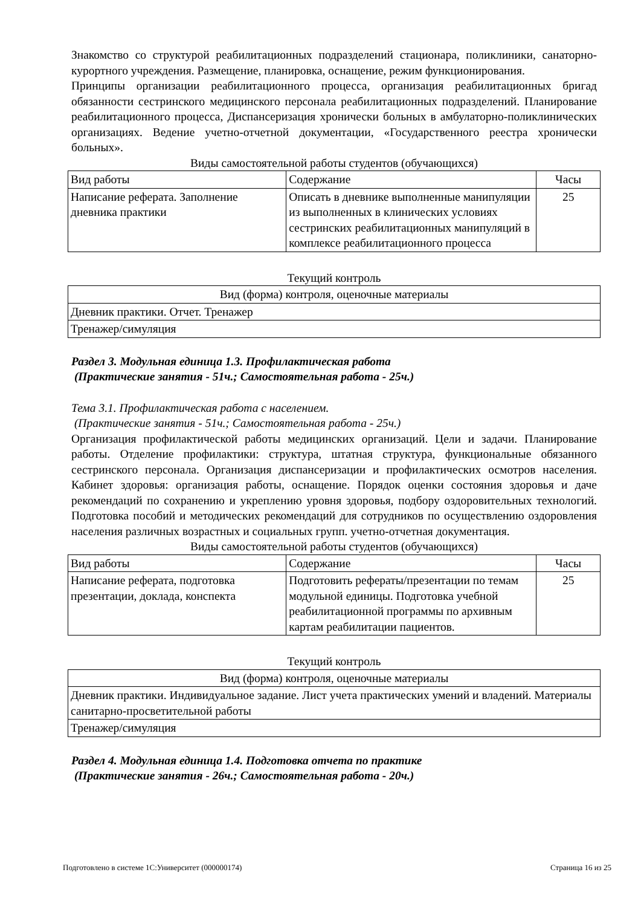Знакомство со структурой реабилитационных подразделений стационара, поликлиники, санаторно-курортного учреждения. Размещение, планировка, оснащение, режим функционирования.
Принципы организации реабилитационного процесса, организация реабилитационных бригад обязанности сестринского медицинского персонала реабилитационных подразделений. Планирование реабилитационного процесса, Диспансеризация хронически больных в амбулаторно-поликлинических организациях. Ведение учетно-отчетной документации, «Государственного реестра хронически больных».
Виды самостоятельной работы студентов (обучающихся)
| Вид работы | Содержание | Часы |
| --- | --- | --- |
| Написание реферата. Заполнение дневника практики | Описать в дневнике выполненные манипуляции из выполненных в клинических условиях сестринских реабилитационных манипуляций в комплексе реабилитационного процесса | 25 |
Текущий контроль
| Вид (форма) контроля, оценочные материалы |
| --- |
| Дневник практики. Отчет. Тренажер |
| Тренажер/симуляция |
Раздел 3. Модульная единица 1.3. Профилактическая работа
(Практические занятия - 51ч.; Самостоятельная работа - 25ч.)
Тема 3.1. Профилактическая работа с населением.
(Практические занятия - 51ч.; Самостоятельная работа - 25ч.)
Организация профилактической работы медицинских организаций. Цели и задачи. Планирование работы. Отделение профилактики: структура, штатная структура, функциональные обязанного сестринского персонала. Организация диспансеризации и профилактических осмотров населения. Кабинет здоровья: организация работы, оснащение. Порядок оценки состояния здоровья и даче рекомендаций по сохранению и укреплению уровня здоровья, подбору оздоровительных технологий. Подготовка пособий и методических рекомендаций для сотрудников по осуществлению оздоровления населения различных возрастных и социальных групп. учетно-отчетная документация.
Виды самостоятельной работы студентов (обучающихся)
| Вид работы | Содержание | Часы |
| --- | --- | --- |
| Написание реферата, подготовка презентации, доклада, конспекта | Подготовить рефераты/презентации по темам модульной единицы. Подготовка учебной реабилитационной программы по архивным картам реабилитации пациентов. | 25 |
Текущий контроль
| Вид (форма) контроля, оценочные материалы |
| --- |
| Дневник практики. Индивидуальное задание. Лист учета практических умений и владений. Материалы санитарно-просветительной работы |
| Тренажер/симуляция |
Раздел 4. Модульная единица 1.4. Подготовка отчета по практике
(Практические занятия - 26ч.; Самостоятельная работа - 20ч.)
Подготовлено в системе 1С:Университет (000000174) Страница 16 из 25